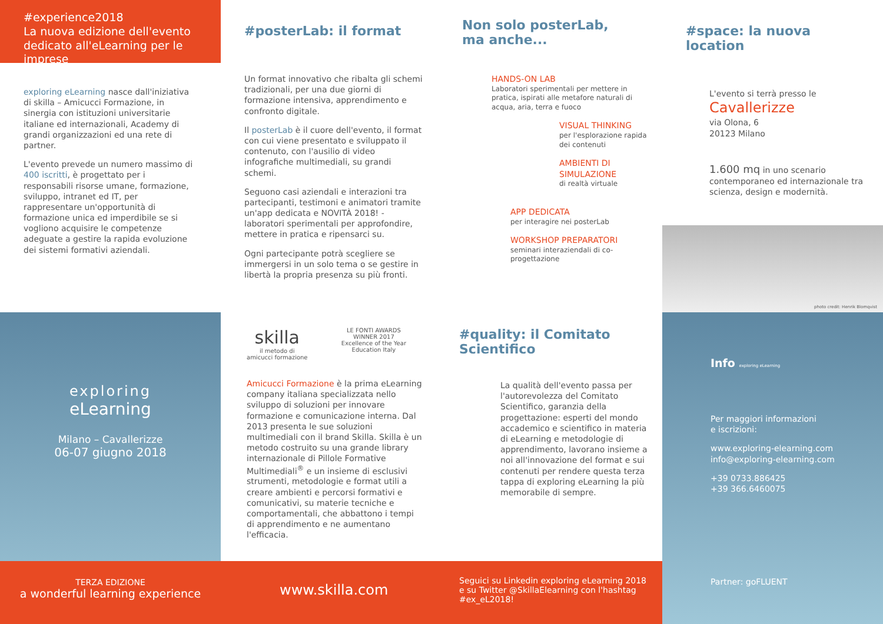#experience2018
La nuova edizione dell'evento dedicato all'eLearning per le imprese
exploring eLearning nasce dall'iniziativa di skilla – Amicucci Formazione, in sinergia con istituzioni universitarie italiane ed internazionali, Academy di grandi organizzazioni ed una rete di partner.
L'evento prevede un numero massimo di 400 iscritti, è progettato per i responsabili risorse umane, formazione, sviluppo, intranet ed IT, per rappresentare un'opportunità di formazione unica ed imperdibile se si vogliono acquisire le competenze adeguate a gestire la rapida evoluzione dei sistemi formativi aziendali.
#posterLab: il format
Un format innovativo che ribalta gli schemi tradizionali, per una due giorni di formazione intensiva, apprendimento e confronto digitale.
Il posterLab è il cuore dell'evento, il format con cui viene presentato e sviluppato il contenuto, con l'ausilio di video infografiche multimediali, su grandi schemi.
Seguono casi aziendali e interazioni tra partecipanti, testimoni e animatori tramite un'app dedicata e NOVITÀ 2018! - laboratori sperimentali per approfondire, mettere in pratica e ripensarci su.
Ogni partecipante potrà scegliere se immergersi in un solo tema o se gestire in libertà la propria presenza su più fronti.
Non solo posterLab,
ma anche...
HANDS-ON LAB
Laboratori sperimentali per mettere in pratica, ispirati alle metafore naturali di acqua, aria, terra e fuoco
VISUAL THINKING
per l'esplorazione rapida dei contenuti
AMBIENTI DI SIMULAZIONE
di realtà virtuale
APP DEDICATA
per interagire nei posterLab
WORKSHOP PREPARATORI
seminari interaziendali di co-progettazione
#space: la nuova location
L'evento si terrà presso le
Cavallerizze
via Olona, 6
20123 Milano
1.600 mq in uno scenario contemporaneo ed internazionale tra scienza, design e modernità.
photo credit: Henrik Blomqvist
exploring
eLearning
Milano – Cavallerizze
06-07 giugno 2018
TERZA EDIZIONE
a wonderful learning experience
skilla
il metodo di
amicucci formazione
LE FONTI AWARDS
WINNER 2017
Excellence of the Year
Education Italy
Amicucci Formazione è la prima eLearning company italiana specializzata nello sviluppo di soluzioni per innovare formazione e comunicazione interna. Dal 2013 presenta le sue soluzioni multimediali con il brand Skilla. Skilla è un metodo costruito su una grande library internazionale di Pillole Formative Multimediali<sup>®</sup> e un insieme di esclusivi strumenti, metodologie e format utili a creare ambienti e percorsi formativi e comunicativi, su materie tecniche e comportamentali, che abbattono i tempi di apprendimento e ne aumentano l'efficacia.
www.skilla.com
#quality: il Comitato Scientifico
La qualità dell'evento passa per l'autorevolezza del Comitato Scientifico, garanzia della progettazione: esperti del mondo accademico e scientifico in materia di eLearning e metodologie di apprendimento, lavorano insieme a noi all'innovazione del format e sui contenuti per rendere questa terza tappa di exploring eLearning la più memorabile di sempre.
Seguici su Linkedin exploring eLearning 2018 e su Twitter @SkillaElearning con l'hashtag #ex_eL2018!
Info exploring eLearning
Per maggiori informazioni
e iscrizioni:
www.exploring-elearning.com
info@exploring-elearning.com
+39 0733.886425
+39 366.6460075
Partner: goFLUENT